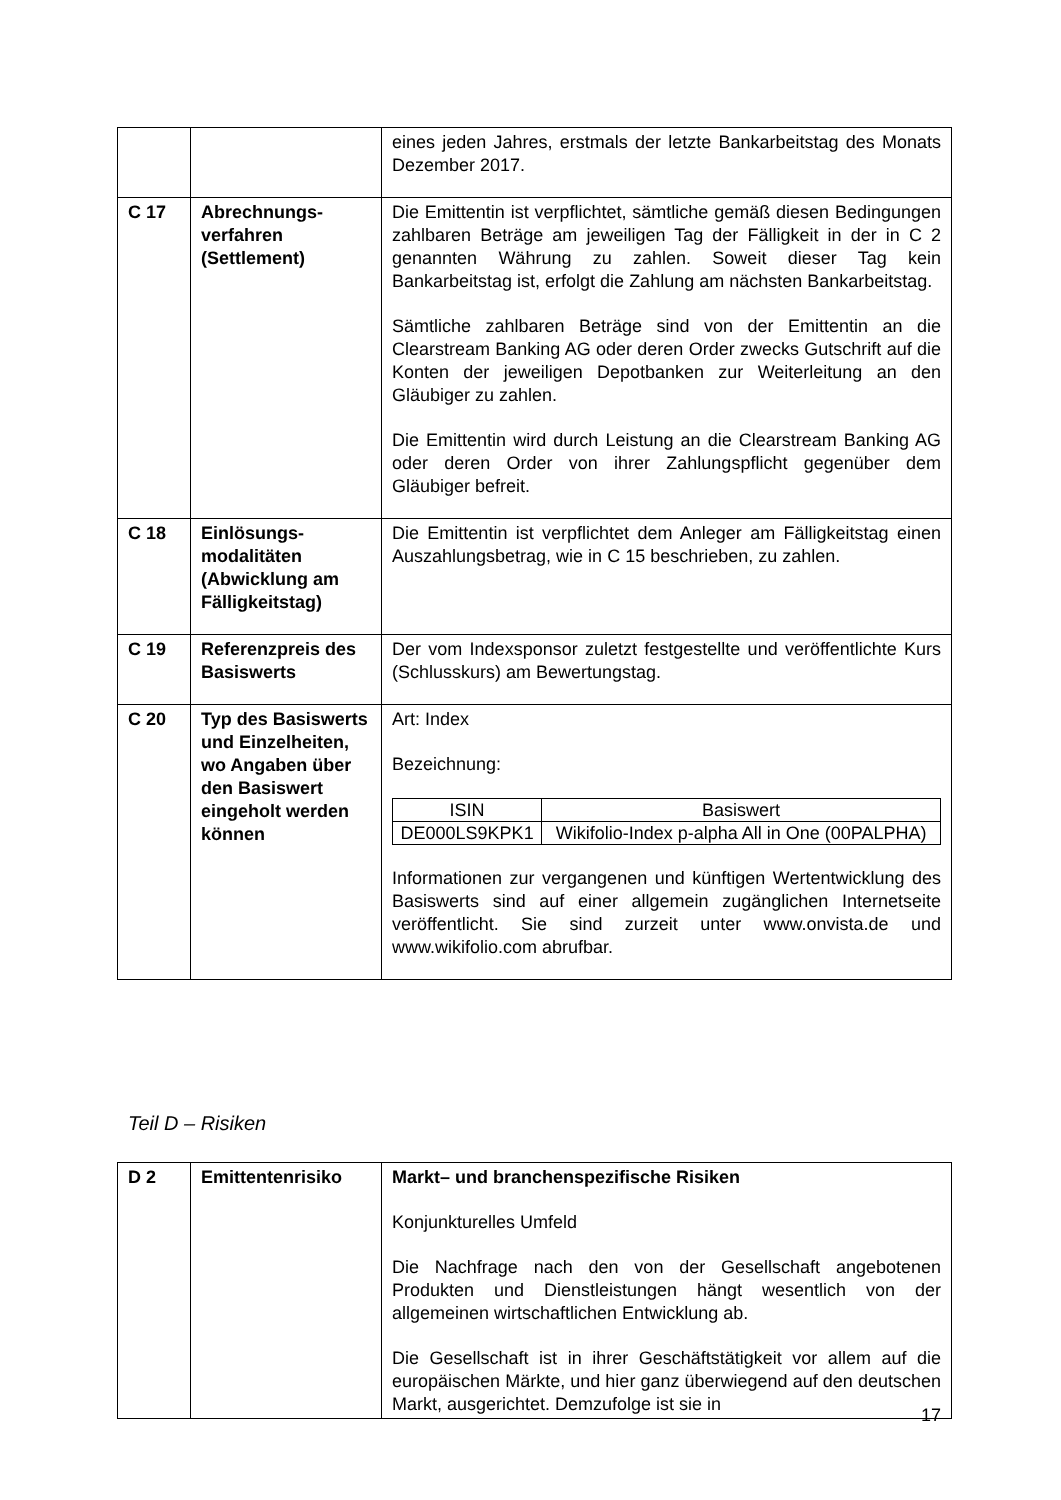| | | eines jeden Jahres, erstmals der letzte Bankarbeitstag des Monats Dezember 2017. |
| C 17 | Abrechnungs-verfahren (Settlement) | Die Emittentin ist verpflichtet, sämtliche gemäß diesen Bedingungen zahlbaren Beträge am jeweiligen Tag der Fälligkeit in der in C 2 genannten Währung zu zahlen. Soweit dieser Tag kein Bankarbeitstag ist, erfolgt die Zahlung am nächsten Bankarbeitstag. Sämtliche zahlbaren Beträge sind von der Emittentin an die Clearstream Banking AG oder deren Order zwecks Gutschrift auf die Konten der jeweiligen Depotbanken zur Weiterleitung an den Gläubiger zu zahlen. Die Emittentin wird durch Leistung an die Clearstream Banking AG oder deren Order von ihrer Zahlungspflicht gegenüber dem Gläubiger befreit. |
| C 18 | Einlösungs-modalitäten (Abwicklung am Fälligkeitstag) | Die Emittentin ist verpflichtet dem Anleger am Fälligkeitstag einen Auszahlungsbetrag, wie in C 15 beschrieben, zu zahlen. |
| C 19 | Referenzpreis des Basiswerts | Der vom Indexsponsor zuletzt festgestellte und veröffentlichte Kurs (Schlusskurs) am Bewertungstag. |
| C 20 | Typ des Basiswerts und Einzelheiten, wo Angaben über den Basiswert eingeholt werden können | Art: Index Bezeichnung: / ISIN / Basiswert / / --- / --- / / DE000LS9KPK1 / Wikifolio-Index p-alpha All in One (00PALPHA) / Informationen zur vergangenen und künftigen Wertentwicklung des Basiswerts sind auf einer allgemein zugänglichen Internetseite veröffentlicht. Sie sind zurzeit unter www.onvista.de und www.wikifolio.com abrufbar. |
Teil D – Risiken
| D 2 | Emittentenrisiko | Markt– und branchenspezifische Risiken Konjunkturelles Umfeld Die Nachfrage nach den von der Gesellschaft angebotenen Produkten und Dienstleistungen hängt wesentlich von der allgemeinen wirtschaftlichen Entwicklung ab. Die Gesellschaft ist in ihrer Geschäftstätigkeit vor allem auf die europäischen Märkte, und hier ganz überwiegend auf den deutschen Markt, ausgerichtet. Demzufolge ist sie in |
17